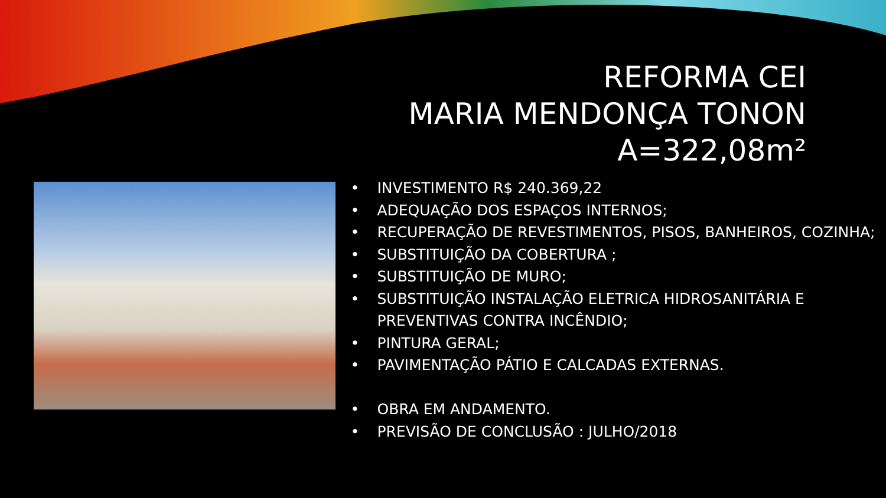REFORMA CEI
MARIA MENDONÇA TONON
A=322,08m²
• INVESTIMENTO R$ 240.369,22
• ADEQUAÇÃO DOS ESPAÇOS INTERNOS;
• RECUPERAÇÃO DE REVESTIMENTOS, PISOS, BANHEIROS, COZINHA;
• SUBSTITUIÇÃO DA COBERTURA ;
• SUBSTITUIÇÃO DE MURO;
• SUBSTITUIÇÃO INSTALAÇÃO ELETRICA HIDROSANITÁRIA E PREVENTIVAS CONTRA INCÊNDIO;
• PINTURA GERAL;
• PAVIMENTAÇÃO PÁTIO E CALCADAS EXTERNAS.
• OBRA EM ANDAMENTO.
• PREVISÃO DE CONCLUSÃO : JULHO/2018